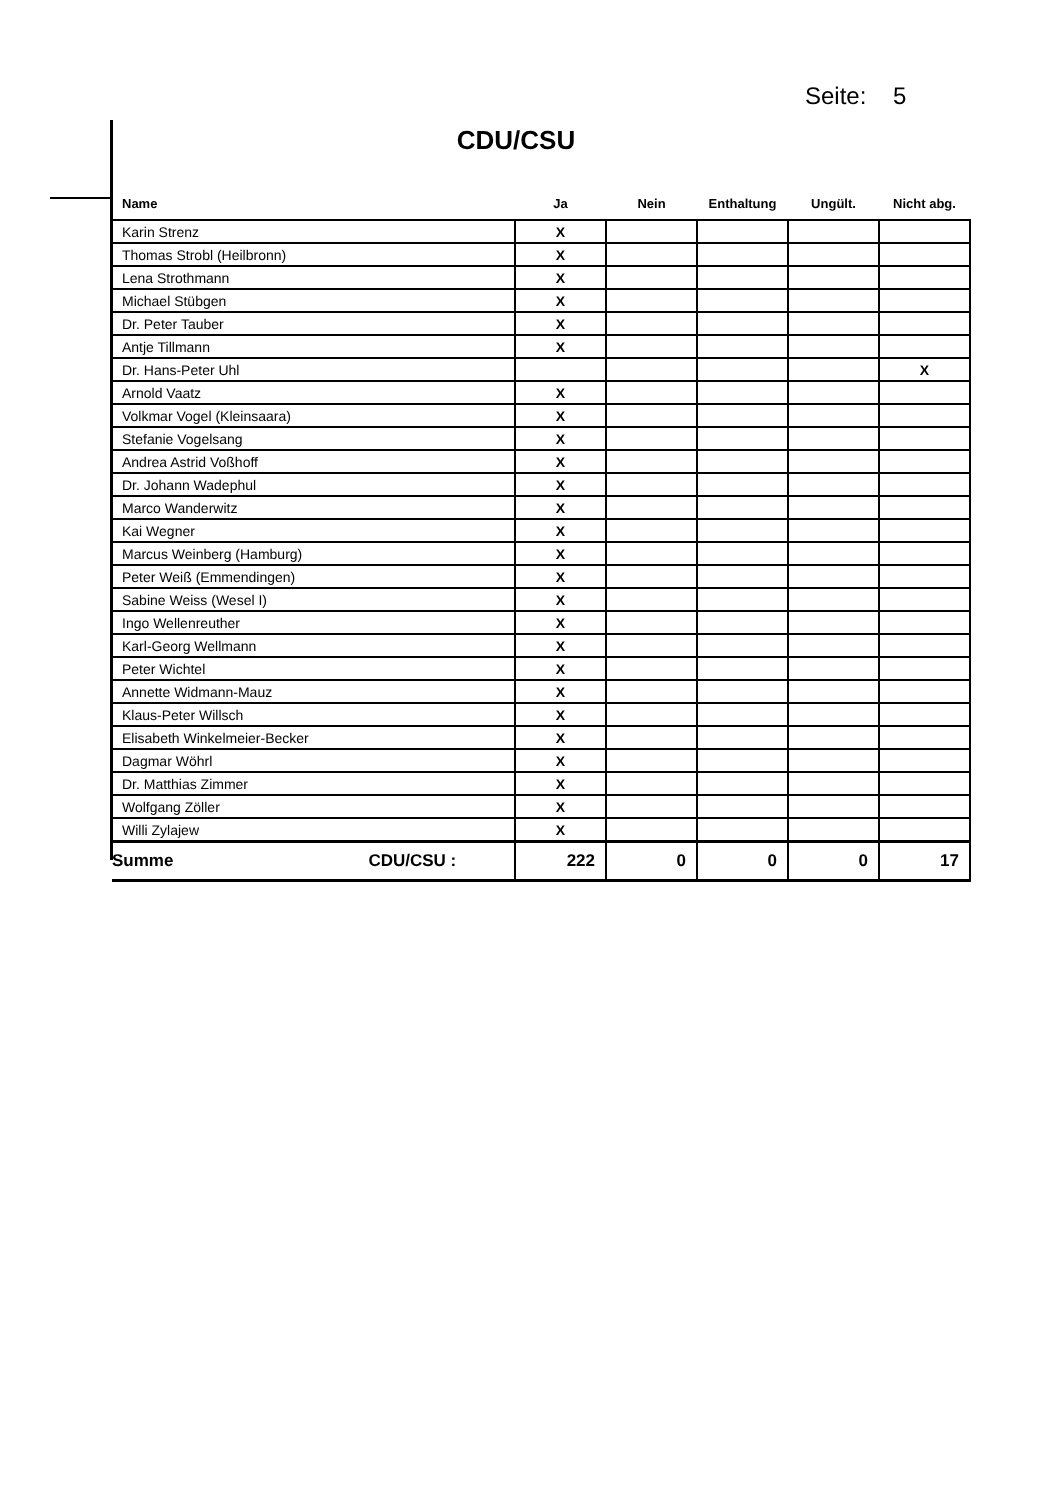Seite: 5
CDU/CSU
| Name | Ja | Nein | Enthaltung | Ungült. | Nicht abg. |
| --- | --- | --- | --- | --- | --- |
| Karin Strenz | X | | | | |
| Thomas Strobl (Heilbronn) | X | | | | |
| Lena Strothmann | X | | | | |
| Michael Stübgen | X | | | | |
| Dr. Peter Tauber | X | | | | |
| Antje Tillmann | X | | | | |
| Dr. Hans-Peter Uhl | | | | | X |
| Arnold Vaatz | X | | | | |
| Volkmar Vogel (Kleinsaara) | X | | | | |
| Stefanie Vogelsang | X | | | | |
| Andrea Astrid Voßhoff | X | | | | |
| Dr. Johann Wadephul | X | | | | |
| Marco Wanderwitz | X | | | | |
| Kai Wegner | X | | | | |
| Marcus Weinberg (Hamburg) | X | | | | |
| Peter Weiß (Emmendingen) | X | | | | |
| Sabine Weiss (Wesel I) | X | | | | |
| Ingo Wellenreuther | X | | | | |
| Karl-Georg Wellmann | X | | | | |
| Peter Wichtel | X | | | | |
| Annette Widmann-Mauz | X | | | | |
| Klaus-Peter Willsch | X | | | | |
| Elisabeth Winkelmeier-Becker | X | | | | |
| Dagmar Wöhrl | X | | | | |
| Dr. Matthias Zimmer | X | | | | |
| Wolfgang Zöller | X | | | | |
| Willi Zylajew | X | | | | |
| Summe CDU/CSU : | 222 | 0 | 0 | 0 | 17 |